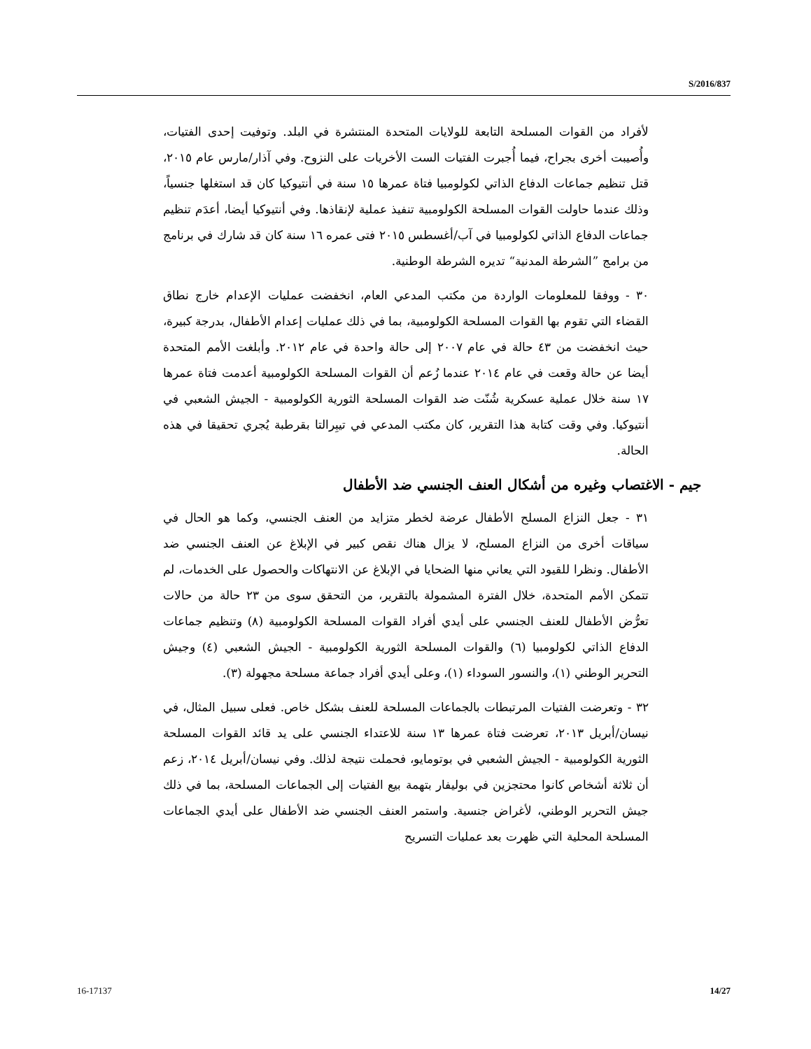S/2016/837
لأفراد من القوات المسلحة التابعة للولايات المتحدة المنتشرة في البلد. وتوفيت إحدى الفتيات، وأُصيبت أخرى بجراح، فيما أُجبرت الفتيات الست الأخريات على النزوح. وفي آذار/مارس عام ٢٠١٥، قتل تنظيم جماعات الدفاع الذاتي لكولومبيا فتاة عمرها ١٥ سنة في أنتيوكيا كان قد استغلها جنسياً، وذلك عندما حاولت القوات المسلحة الكولومبية تنفيذ عملية لإنقاذها. وفي أنتيوكيا أيضا، أعدَم تنظيم جماعات الدفاع الذاتي لكولومبيا في آب/أغسطس ٢٠١٥ فتى عمره ١٦ سنة كان قد شارك في برنامج من برامج ”الشرطة المدنية“ تديره الشرطة الوطنية.
٣٠ - ووفقا للمعلومات الواردة من مكتب المدعي العام، انخفضت عمليات الإعدام خارج نطاق القضاء التي تقوم بها القوات المسلحة الكولومبية، بما في ذلك عمليات إعدام الأطفال، بدرجة كبيرة، حيث انخفضت من ٤٣ حالة في عام ٢٠٠٧ إلى حالة واحدة في عام ٢٠١٢. وأبلغت الأمم المتحدة أيضا عن حالة وقعت في عام ٢٠١٤ عندما زُعم أن القوات المسلحة الكولومبية أعدمت فتاة عمرها ١٧ سنة خلال عملية عسكرية شُنّت ضد القوات المسلحة الثورية الكولومبية - الجيش الشعبي في أنتيوكيا. وفي وقت كتابة هذا التقرير، كان مكتب المدعي في تيبِرالتا بقرطبة يُجري تحقيقا في هذه الحالة.
جيم - الاغتصاب وغيره من أشكال العنف الجنسي ضد الأطفال
٣١ - جعل النزاع المسلح الأطفال عرضة لخطر متزايد من العنف الجنسي، وكما هو الحال في سياقات أخرى من النزاع المسلح، لا يزال هناك نقص كبير في الإبلاغ عن العنف الجنسي ضد الأطفال. ونظرا للقيود التي يعاني منها الضحايا في الإبلاغ عن الانتهاكات والحصول على الخدمات، لم تتمكن الأمم المتحدة، خلال الفترة المشمولة بالتقرير، من التحقق سوى من ٢٣ حالة من حالات تعرُّض الأطفال للعنف الجنسي على أيدي أفراد القوات المسلحة الكولومبية (٨) وتنظيم جماعات الدفاع الذاتي لكولومبيا (٦) والقوات المسلحة الثورية الكولومبية - الجيش الشعبي (٤) وجيش التحرير الوطني (١)، والنسور السوداء (١)، وعلى أيدي أفراد جماعة مسلحة مجهولة (٣).
٣٢ - وتعرضت الفتيات المرتبطات بالجماعات المسلحة للعنف بشكل خاص. فعلى سبيل المثال، في نيسان/أبريل ٢٠١٣، تعرضت فتاة عمرها ١٣ سنة للاعتداء الجنسي على يد قائد القوات المسلحة الثورية الكولومبية - الجيش الشعبي في بوتومايو، فحملت نتيجة لذلك. وفي نيسان/أبريل ٢٠١٤، زعم أن ثلاثة أشخاص كانوا محتجزين في بوليفار بتهمة بيع الفتيات إلى الجماعات المسلحة، بما في ذلك جيش التحرير الوطني، لأغراض جنسية. واستمر العنف الجنسي ضد الأطفال على أيدي الجماعات المسلحة المحلية التي ظهرت بعد عمليات التسريح
16-17137 14/27